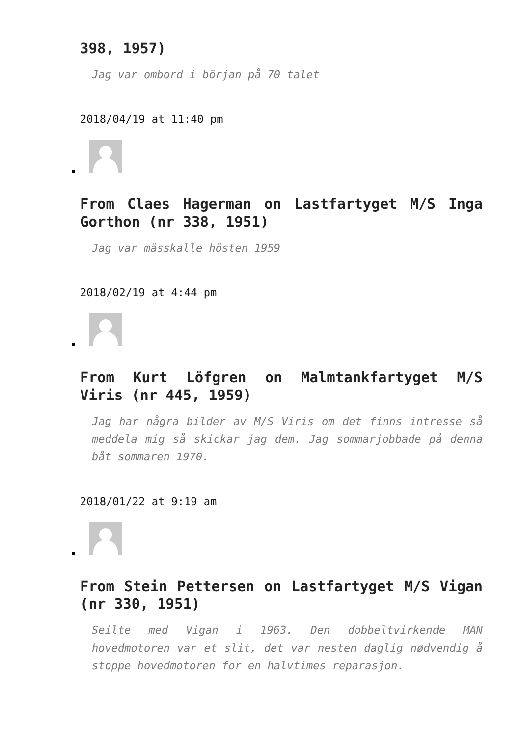398, 1957)
Jag var ombord i början på 70 talet
2018/04/19 at 11:40 pm
From Claes Hagerman on Lastfartyget M/S Inga Gorthon (nr 338, 1951)
Jag var mässkalle hösten 1959
2018/02/19 at 4:44 pm
From Kurt Löfgren on Malmtankfartyget M/S Viris (nr 445, 1959)
Jag har några bilder av M/S Viris om det finns intresse så meddela mig så skickar jag dem. Jag sommarjobbade på denna båt sommaren 1970.
2018/01/22 at 9:19 am
From Stein Pettersen on Lastfartyget M/S Vigan (nr 330, 1951)
Seilte med Vigan i 1963. Den dobbeltvirkende MAN hovedmotoren var et slit, det var nesten daglig nødvendig å stoppe hovedmotoren for en halvtimes reparasjon.